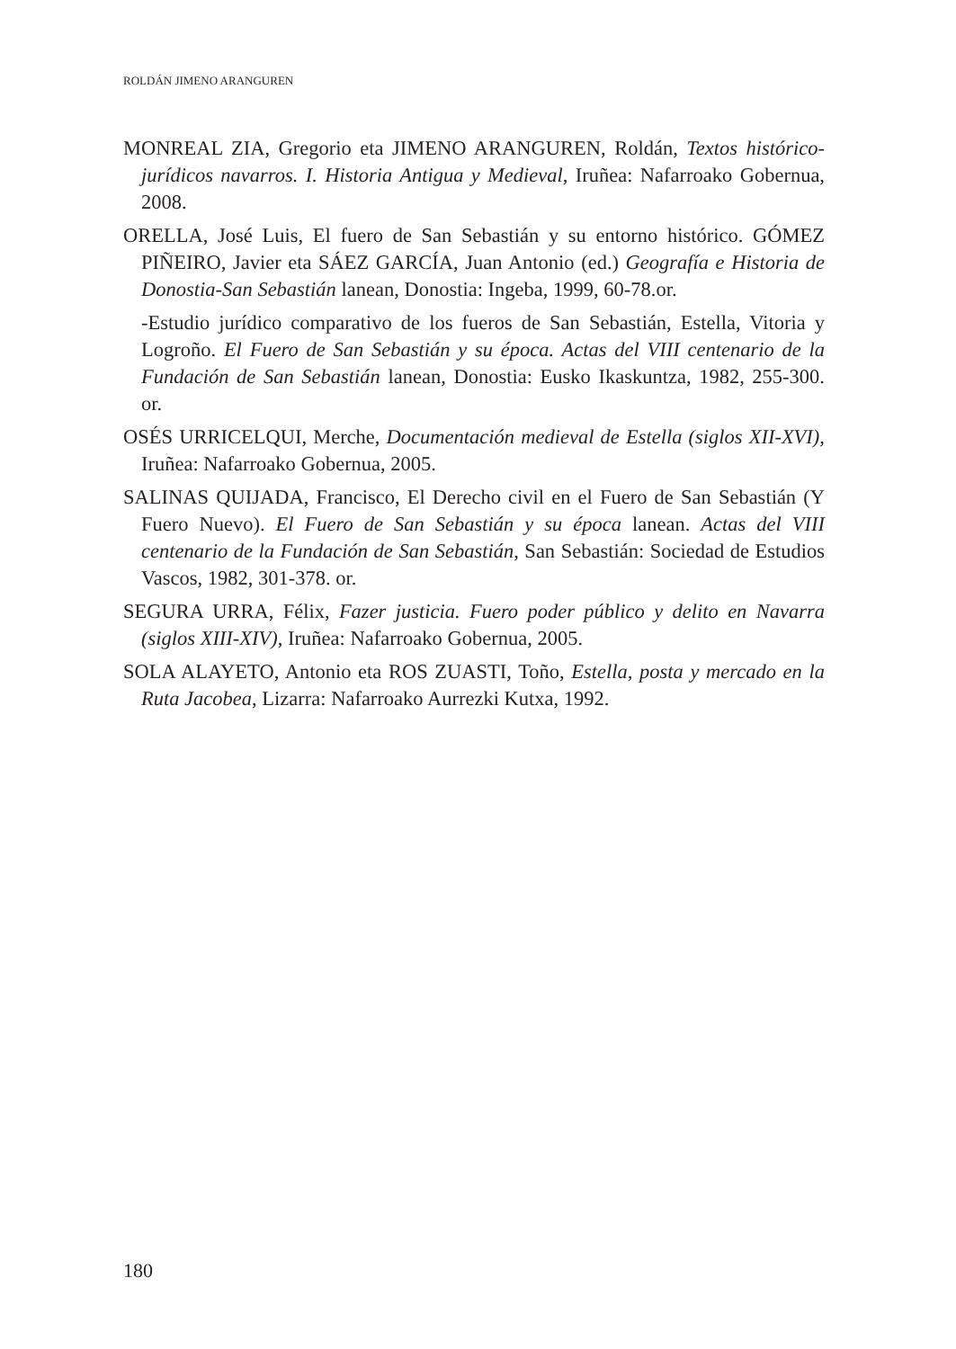ROLDÁN JIMENO ARANGUREN
MONREAL ZIA, Gregorio eta JIMENO ARANGUREN, Roldán, Textos histórico-jurídicos navarros. I. Historia Antigua y Medieval, Iruñea: Nafarroako Gobernua, 2008.
ORELLA, José Luis, El fuero de San Sebastián y su entorno histórico. GÓMEZ PIÑEIRO, Javier eta SÁEZ GARCÍA, Juan Antonio (ed.) Geografía e Historia de Donostia-San Sebastián lanean, Donostia: Ingeba, 1999, 60-78.or.
-Estudio jurídico comparativo de los fueros de San Sebastián, Estella, Vitoria y Logroño. El Fuero de San Sebastián y su época. Actas del VIII centenario de la Fundación de San Sebastián lanean, Donostia: Eusko Ikaskuntza, 1982, 255-300. or.
OSÉS URRICELQUI, Merche, Documentación medieval de Estella (siglos XII-XVI), Iruñea: Nafarroako Gobernua, 2005.
SALINAS QUIJADA, Francisco, El Derecho civil en el Fuero de San Sebastián (Y Fuero Nuevo). El Fuero de San Sebastián y su época lanean. Actas del VIII centenario de la Fundación de San Sebastián, San Sebastián: Sociedad de Estudios Vascos, 1982, 301-378. or.
SEGURA URRA, Félix, Fazer justicia. Fuero poder público y delito en Navarra (siglos XIII-XIV), Iruñea: Nafarroako Gobernua, 2005.
SOLA ALAYETO, Antonio eta ROS ZUASTI, Toño, Estella, posta y mercado en la Ruta Jacobea, Lizarra: Nafarroako Aurrezki Kutxa, 1992.
180